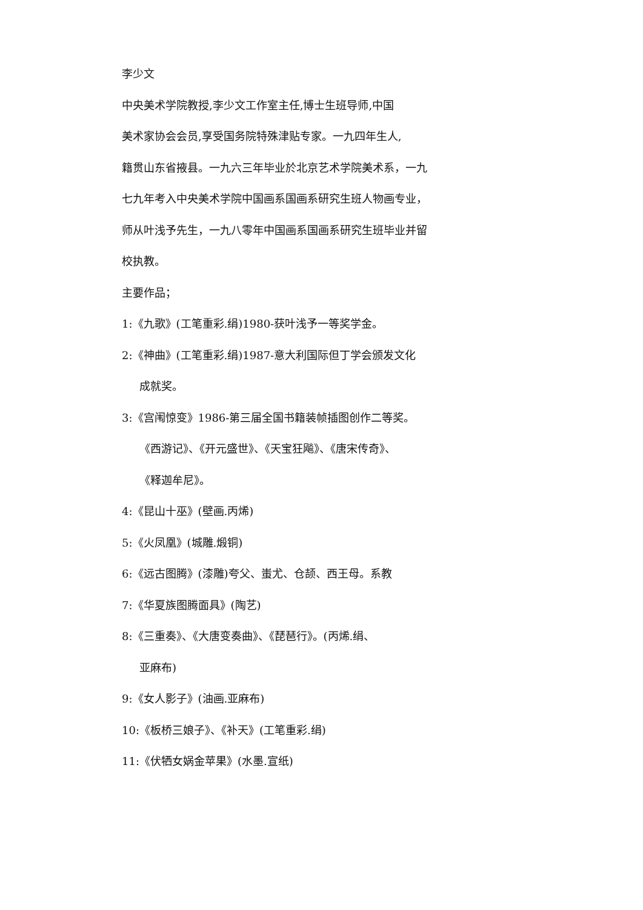李少文
中央美术学院教授,李少文工作室主任,博士生班导师,中国
美术家协会会员,享受国务院特殊津贴专家。一九四年生人,
籍贯山东省掖县。一九六三年毕业於北京艺术学院美术系，一九
七九年考入中央美术学院中国画系国画系研究生班人物画专业，
师从叶浅予先生，一九八零年中国画系国画系研究生班毕业并留
校执教。
主要作品；
1:《九歌》(工笔重彩.绢)1980-获叶浅予一等奖学金。
2:《神曲》(工笔重彩.绢)1987-意大利国际但丁学会颁发文化
成就奖。
3:《宫闱惊变》1986-第三届全国书籍装帧插图创作二等奖。
《西游记》、《开元盛世》、《天宝狂飚》、《唐宋传奇》、
《释迦牟尼》。
4:《昆山十巫》(壁画.丙烯)
5:《火凤凰》(城雕.煅铜)
6:《远古图腾》(漆雕)夸父、蚩尤、仓颉、西王母。系教
7:《华夏族图腾面具》(陶艺)
8:《三重奏》、《大唐变奏曲》、《琵琶行》。(丙烯.绢、
亚麻布)
9:《女人影子》(油画.亚麻布)
10:《板桥三娘子》、《补天》(工笔重彩.绢)
11:《伏牺女娲金苹果》(水墨.宣纸)